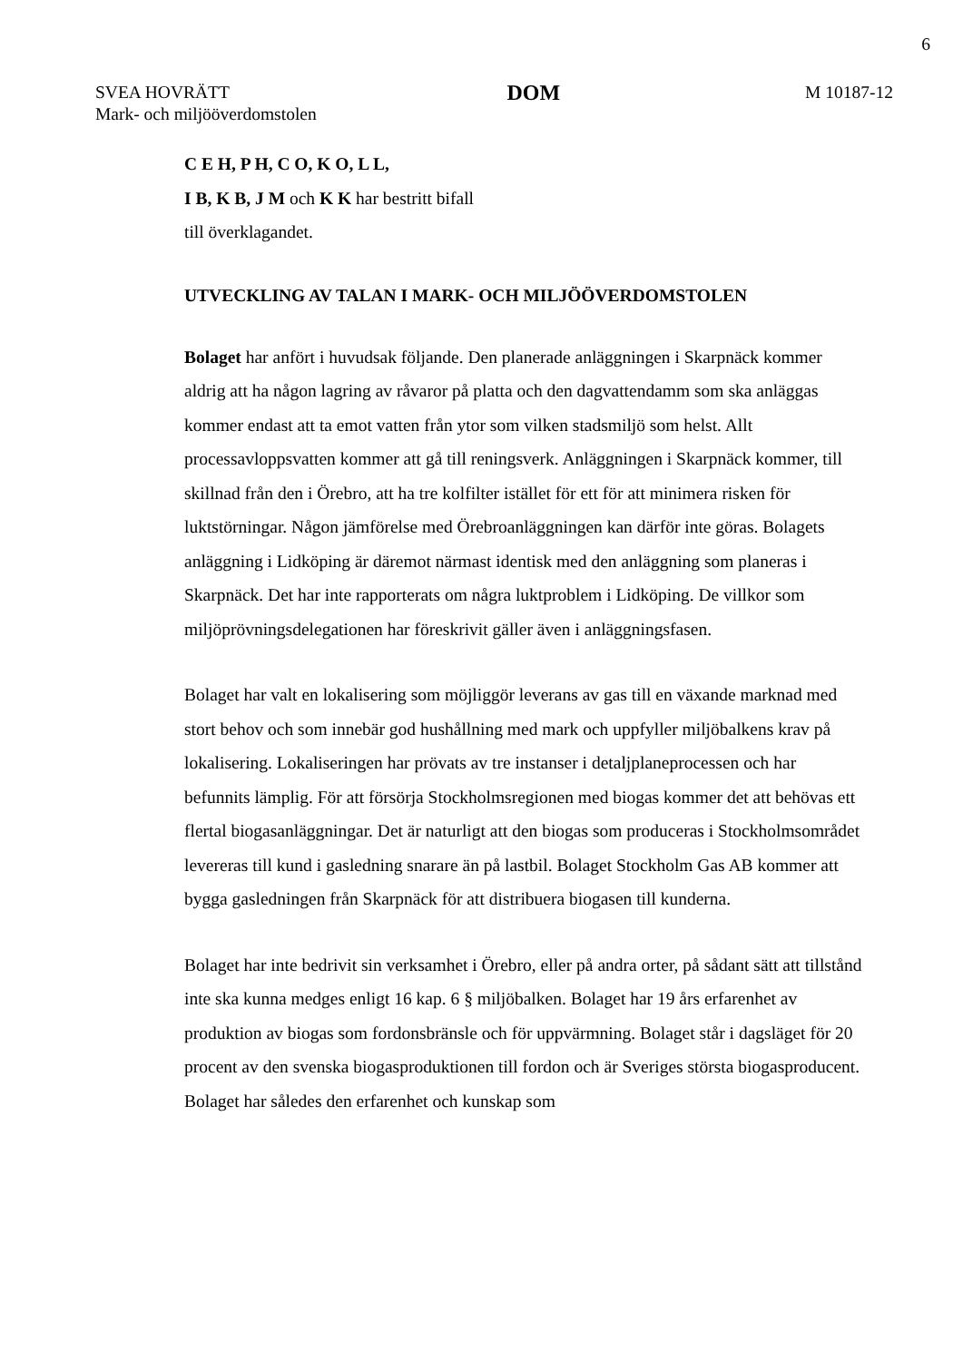6
SVEA HOVRÄTT
Mark- och miljööverdomstolen
DOM
M 10187-12
C E H, P H, C O, K O, L L,
I B, K B, J M och K K har bestritt bifall
till överklagandet.
UTVECKLING AV TALAN I MARK- OCH MILJÖÖVERDOMSTOLEN
Bolaget har anfört i huvudsak följande. Den planerade anläggningen i Skarpnäck kommer aldrig att ha någon lagring av råvaror på platta och den dagvattendamm som ska anläggas kommer endast att ta emot vatten från ytor som vilken stadsmiljö som helst. Allt processavloppsvatten kommer att gå till reningsverk. Anläggningen i Skarpnäck kommer, till skillnad från den i Örebro, att ha tre kolfilter istället för ett för att minimera risken för luktstörningar. Någon jämförelse med Örebroanläggningen kan därför inte göras. Bolagets anläggning i Lidköping är däremot närmast identisk med den anläggning som planeras i Skarpnäck. Det har inte rapporterats om några luktproblem i Lidköping. De villkor som miljöprövningsdelegationen har föreskrivit gäller även i anläggningsfasen.
Bolaget har valt en lokalisering som möjliggör leverans av gas till en växande marknad med stort behov och som innebär god hushållning med mark och uppfyller miljöbalkens krav på lokalisering. Lokaliseringen har prövats av tre instanser i detaljplaneprocessen och har befunnits lämplig. För att försörja Stockholmsregionen med biogas kommer det att behövas ett flertal biogasanläggningar. Det är naturligt att den biogas som produceras i Stockholmsområdet levereras till kund i gasledning snarare än på lastbil. Bolaget Stockholm Gas AB kommer att bygga gasledningen från Skarpnäck för att distribuera biogasen till kunderna.
Bolaget har inte bedrivit sin verksamhet i Örebro, eller på andra orter, på sådant sätt att tillstånd inte ska kunna medges enligt 16 kap. 6 § miljöbalken. Bolaget har 19 års erfarenhet av produktion av biogas som fordonsbränsle och för uppvärmning. Bolaget står i dagsläget för 20 procent av den svenska biogasproduktionen till fordon och är Sveriges största biogasproducent. Bolaget har således den erfarenhet och kunskap som